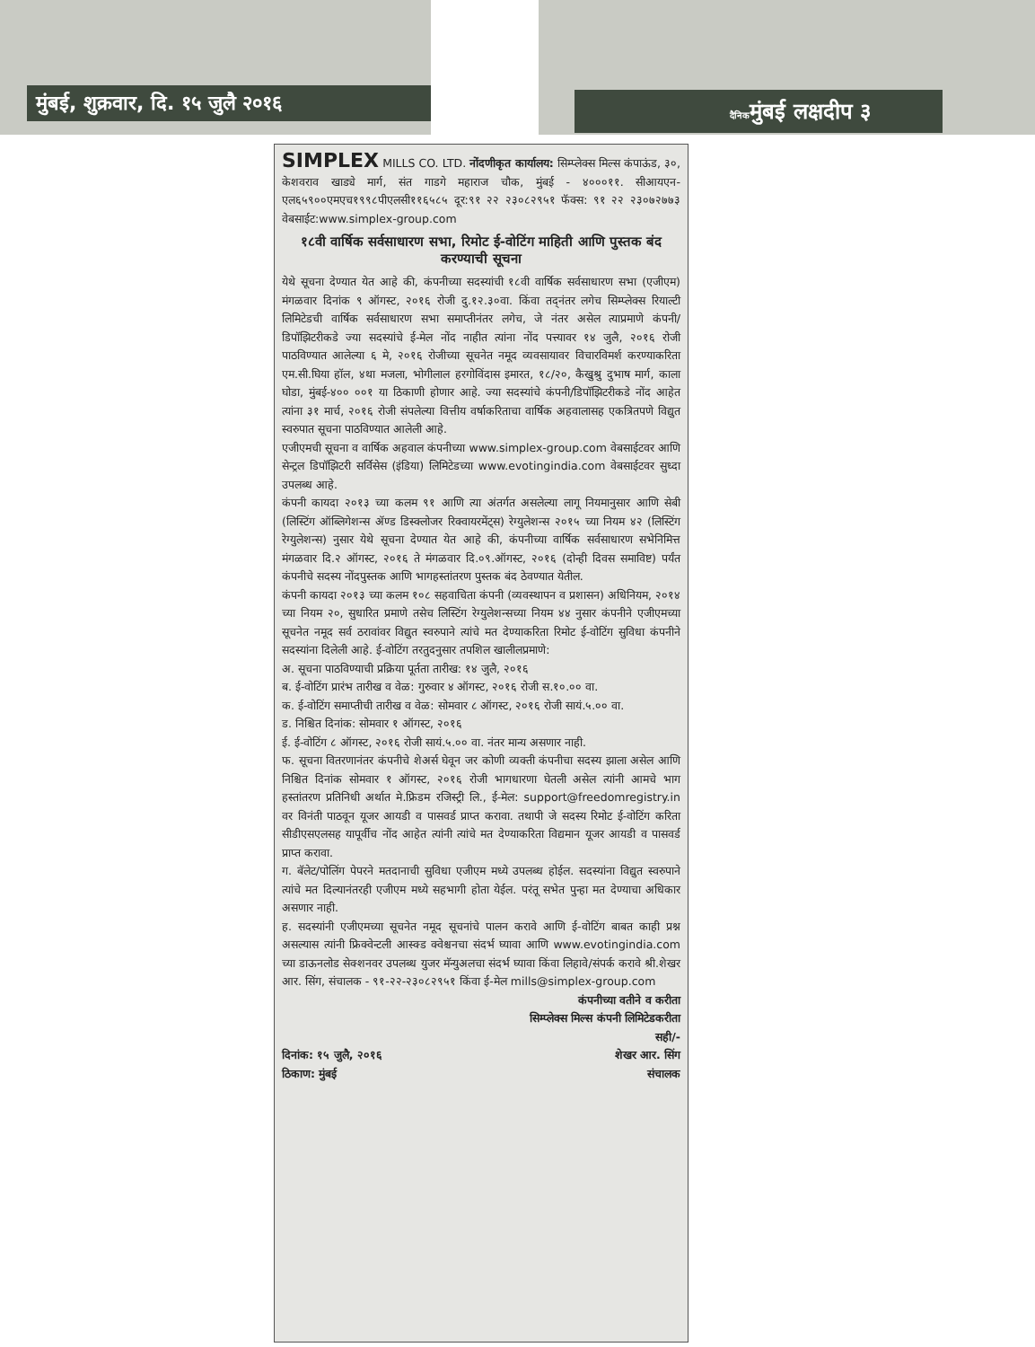मुंबई, शुक्रवार, दि. १५ जुलै २०१६ दैनिकमुंबई लक्षदीप ३
SIMPLEX MILLS CO. LTD. नोंदणीकृत कार्यालय: सिम्प्लेक्स मिल्स कंपाऊंड, ३०, केशवराव खाड्ये मार्ग, संत गाडगे महाराज चौक, मुंबई - ४०००११. सीआयएन-एल६५९००एमएच१९९८पीएलसी११६५८५ दूर:९१ २२ २३०८२९५१ फॅक्स: ९१ २२ २३०७२७७३ वेबसाईट:www.simplex-group.com
१८वी वार्षिक सर्वसाधारण सभा, रिमोट ई-वोटिंग माहिती आणि पुस्तक बंद करण्याची सूचना
येथे सूचना देण्यात येत आहे की, कंपनीच्या सदस्यांची १८वी वार्षिक सर्वसाधारण सभा (एजीएम) मंगळवार दिनांक ९ ऑगस्ट, २०१६ रोजी दु.१२.३०वा. किंवा तद्नंतर लगेच सिम्प्लेक्स रियाल्टी लिमिटेडची वार्षिक सर्वसाधारण सभा समाप्तीनंतर लगेच, जे नंतर असेल त्याप्रमाणे कंपनी/डिपॉझिटरीकडे ज्या सदस्यांचे ई-मेल नोंद नाहीत त्यांना नोंद पत्त्यावर १४ जुलै, २०१६ रोजी पाठविण्यात आलेल्या ६ मे, २०१६ रोजीच्या सूचनेत नमूद व्यवसायावर विचारविमर्श करण्याकरिता एम.सी.घिया हॉल, ४था मजला, भोगीलाल हरगोविंदास इमारत, १८/२०, कैखुश्रु दुभाष मार्ग, काला घोडा, मुंबई-४०० ००१ या ठिकाणी होणार आहे. ज्या सदस्यांचे कंपनी/डिपॉझिटरीकडे नोंद आहेत त्यांना ३१ मार्च, २०१६ रोजी संपलेल्या वित्तीय वर्षाकरिताचा वार्षिक अहवालासह एकत्रितपणे विद्युत स्वरुपात सूचना पाठविण्यात आलेली आहे.
एजीएमची सूचना व वार्षिक अहवाल कंपनीच्या www.simplex-group.com वेबसाईटवर आणि सेन्ट्रल डिपॉझिटरी सर्विसेस (इंडिया) लिमिटेडच्या www.evotingindia.com वेबसाईटवर सुध्दा उपलब्ध आहे.
कंपनी कायदा २०१३ च्या कलम ९१ आणि त्या अंतर्गत असलेल्या लागू नियमानुसार आणि सेबी (लिस्टिंग ऑब्लिगेशन्स ॲण्ड डिस्क्लोजर रिक्वायरमेंट्स) रेग्युलेशन्स २०१५ च्या नियम ४२ (लिस्टिंग रेग्युलेशन्स) नुसार येथे सूचना देण्यात येत आहे की, कंपनीच्या वार्षिक सर्वसाधारण सभेनिमित्त मंगळवार दि.२ ऑगस्ट, २०१६ ते मंगळवार दि.०९.ऑगस्ट, २०१६ (दोन्ही दिवस समाविष्ट) पर्यंत कंपनीचे सदस्य नोंदपुस्तक आणि भागहस्तांतरण पुस्तक बंद ठेवण्यात येतील.
कंपनी कायदा २०१३ च्या कलम १०८ सहवाचिता कंपनी (व्यवस्थापन व प्रशासन) अधिनियम, २०१४ च्या नियम २०, सुधारित प्रमाणे तसेच लिस्टिंग रेग्युलेशन्सच्या नियम ४४ नुसार कंपनीने एजीएमच्या सूचनेत नमूद सर्व ठरावांवर विद्युत स्वरुपाने त्यांचे मत देण्याकरिता रिमोट ई-वोटिंग सुविधा कंपनीने सदस्यांना दिलेली आहे. ई-वोटिंग तरतुदनुसार तपशिल खालीलप्रमाणे:
अ. सूचना पाठविण्याची प्रक्रिया पूर्तता तारीख: १४ जुलै, २०१६
ब. ई-वोटिंग प्रारंभ तारीख व वेळ: गुरुवार ४ ऑगस्ट, २०१६ रोजी स.१०.०० वा.
क. ई-वोटिंग समाप्तीची तारीख व वेळ: सोमवार ८ ऑगस्ट, २०१६ रोजी सायं.५.०० वा.
ड. निश्चित दिनांक: सोमवार १ ऑगस्ट, २०१६
ई. ई-वोटिंग ८ ऑगस्ट, २०१६ रोजी सायं.५.०० वा. नंतर मान्य असणार नाही.
फ. सूचना वितरणानंतर कंपनीचे शेअर्स घेवून जर कोणी व्यक्ती कंपनीचा सदस्य झाला असेल आणि निश्चित दिनांक सोमवार १ ऑगस्ट, २०१६ रोजी भागधारणा घेतली असेल त्यांनी आमचे भाग हस्तांतरण प्रतिनिधी अर्थात मे.फ्रिडम रजिस्ट्री लि., ई-मेल: support@freedomregistry.in वर विनंती पाठवून यूजर आयडी व पासवर्ड प्राप्त करावा. तथापी जे सदस्य रिमोट ई-वोटिंग करिता सीडीएसएलसह यापूर्वीच नोंद आहेत त्यांनी त्यांचे मत देण्याकरिता विद्यमान यूजर आयडी व पासवर्ड प्राप्त करावा.
ग. बॅलेट/पोलिंग पेपरने मतदानाची सुविधा एजीएम मध्ये उपलब्ध होईल. सदस्यांना विद्युत स्वरुपाने त्यांचे मत दिल्यानंतरही एजीएम मध्ये सहभागी होता येईल. परंतू सभेत पुन्हा मत देण्याचा अधिकार असणार नाही.
ह. सदस्यांनी एजीएमच्या सूचनेत नमूद सूचनांचे पालन करावे आणि ई-वोटिंग बाबत काही प्रश्न असल्यास त्यांनी फ्रिक्वेन्टली आस्क्ड क्वेश्चनचा संदर्भ घ्यावा आणि www.evotingindia.com च्या डाऊनलोड सेक्शनवर उपलब्ध युजर मॅन्युअलचा संदर्भ घ्यावा किंवा लिहावे/संपर्क करावे श्री.शेखर आर. सिंग, संचालक - ९१-२२-२३०८२९५१ किंवा ई-मेल mills@simplex-group.com
कंपनीच्या वतीने व करीता
सिम्प्लेक्स मिल्स कंपनी लिमिटेडकरीता
सही/-
दिनांक: १५ जुलै, २०१६ शेखर आर. सिंग
ठिकाण: मुंबई संचालक